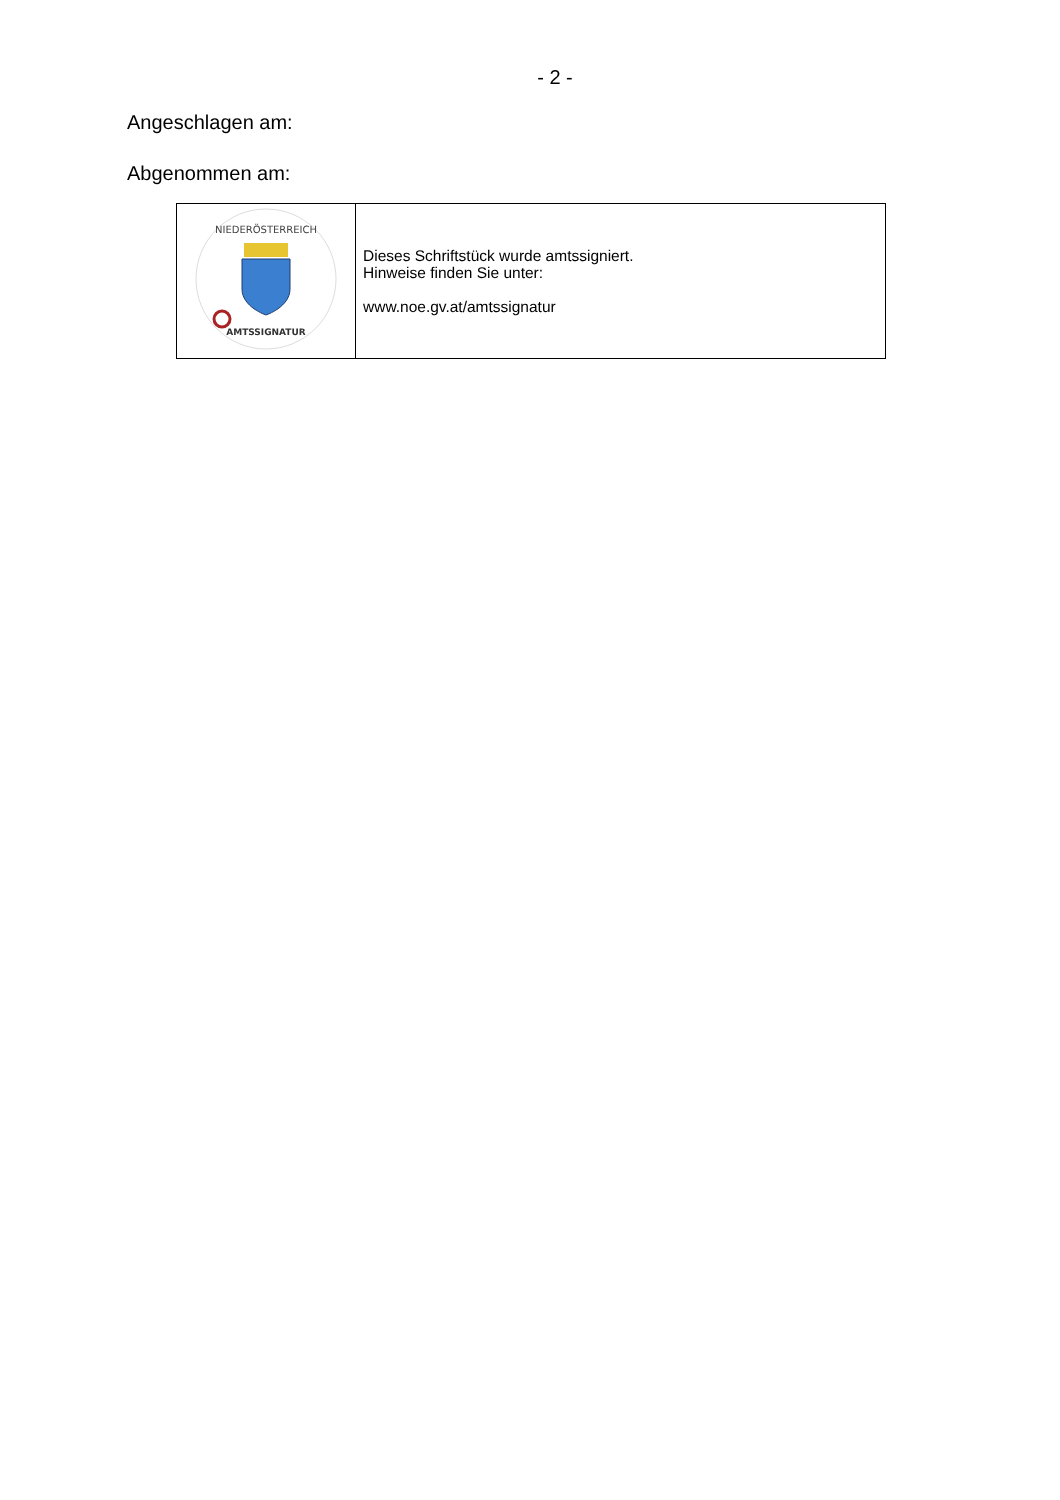- 2 -
Angeschlagen am:
Abgenommen am:
| NIEDERÖSTERREICH AMTSSIGNATUR | Dieses Schriftstück wurde amtssigniert. Hinweise finden Sie unter: www.noe.gv.at/amtssignatur |